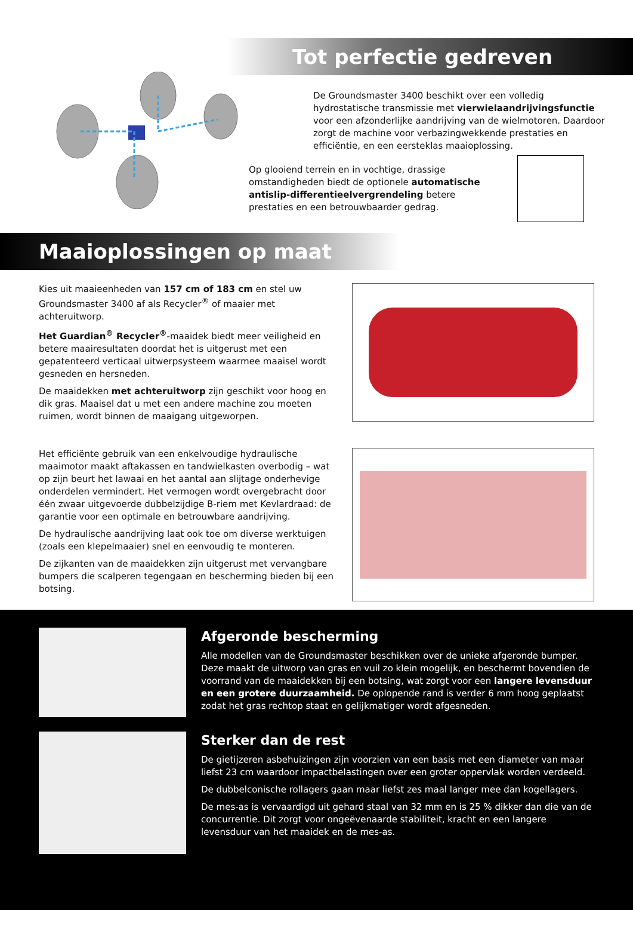Tot perfectie gedreven
De Groundsmaster 3400 beschikt over een volledig hydrostatische transmissie met vierwielaandrijvingsfunctie voor een afzonderlijke aandrijving van de wielmotoren. Daardoor zorgt de machine voor verbazingwekkende prestaties en efficiëntie, en een eersteklas maaioplossing.
Op glooiend terrein en in vochtige, drassige omstandigheden biedt de optionele automatische antislip-differentieelvergrendeling betere prestaties en een betrouwbaarder gedrag.
Maaioplossingen op maat
Kies uit maaieenheden van 157 cm of 183 cm en stel uw Groundsmaster 3400 af als Recycler<sup>®</sup> of maaier met achteruitworp.
Het Guardian<sup>®</sup> Recycler<sup>®</sup>-maaidek biedt meer veiligheid en betere maairesultaten doordat het is uitgerust met een gepatenteerd verticaal uitwerpsysteem waarmee maaisel wordt gesneden en hersneden.
De maaidekken met achteruitworp zijn geschikt voor hoog en dik gras. Maaisel dat u met een andere machine zou moeten ruimen, wordt binnen de maaigang uitgeworpen.
Het efficiënte gebruik van een enkelvoudige hydraulische maaimotor maakt aftakassen en tandwielkasten overbodig – wat op zijn beurt het lawaai en het aantal aan slijtage onderhevige onderdelen vermindert. Het vermogen wordt overgebracht door één zwaar uitgevoerde dubbelzijdige B-riem met Kevlardraad: de garantie voor een optimale en betrouwbare aandrijving.
De hydraulische aandrijving laat ook toe om diverse werktuigen (zoals een klepelmaaier) snel en eenvoudig te monteren.
De zijkanten van de maaidekken zijn uitgerust met vervangbare bumpers die scalperen tegengaan en bescherming bieden bij een botsing.
Afgeronde bescherming
Alle modellen van de Groundsmaster beschikken over de unieke afgeronde bumper. Deze maakt de uitworp van gras en vuil zo klein mogelijk, en beschermt bovendien de voorrand van de maaidekken bij een botsing, wat zorgt voor een langere levensduur en een grotere duurzaamheid. De oplopende rand is verder 6 mm hoog geplaatst zodat het gras rechtop staat en gelijkmatiger wordt afgesneden.
Sterker dan de rest
De gietijzeren asbehuizingen zijn voorzien van een basis met een diameter van maar liefst 23 cm waardoor impactbelastingen over een groter oppervlak worden verdeeld.
De dubbelconische rollagers gaan maar liefst zes maal langer mee dan kogellagers.
De mes-as is vervaardigd uit gehard staal van 32 mm en is 25 % dikker dan die van de concurrentie. Dit zorgt voor ongeëvenaarde stabiliteit, kracht en een langere levensduur van het maaidek en de mes-as.